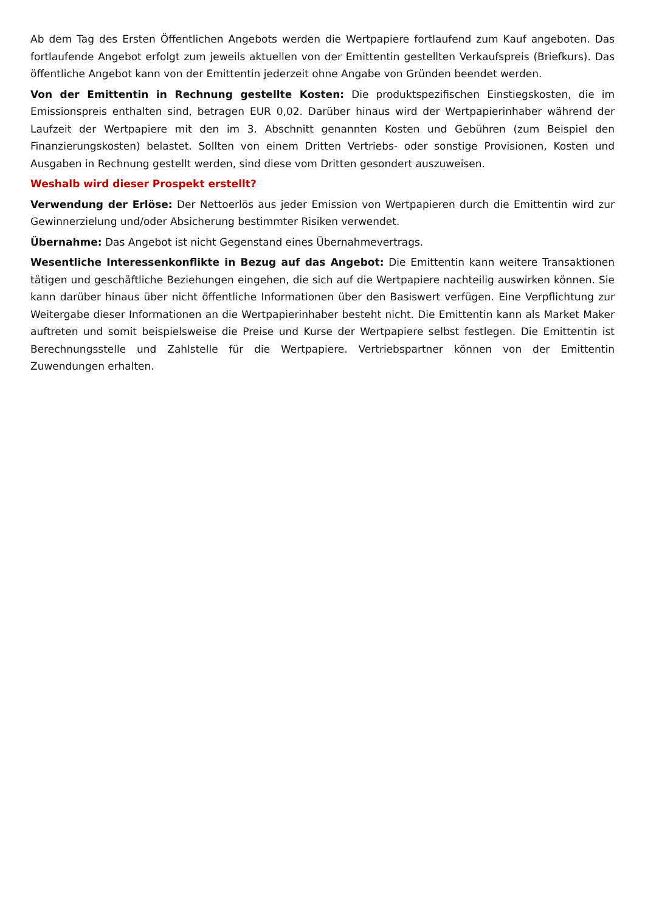Ab dem Tag des Ersten Öffentlichen Angebots werden die Wertpapiere fortlaufend zum Kauf angeboten. Das fortlaufende Angebot erfolgt zum jeweils aktuellen von der Emittentin gestellten Verkaufspreis (Briefkurs). Das öffentliche Angebot kann von der Emittentin jederzeit ohne Angabe von Gründen beendet werden.
Von der Emittentin in Rechnung gestellte Kosten: Die produktspezifischen Einstiegskosten, die im Emissionspreis enthalten sind, betragen EUR 0,02. Darüber hinaus wird der Wertpapierinhaber während der Laufzeit der Wertpapiere mit den im 3. Abschnitt genannten Kosten und Gebühren (zum Beispiel den Finanzierungskosten) belastet. Sollten von einem Dritten Vertriebs- oder sonstige Provisionen, Kosten und Ausgaben in Rechnung gestellt werden, sind diese vom Dritten gesondert auszuweisen.
Weshalb wird dieser Prospekt erstellt?
Verwendung der Erlöse: Der Nettoerlös aus jeder Emission von Wertpapieren durch die Emittentin wird zur Gewinnerzielung und/oder Absicherung bestimmter Risiken verwendet.
Übernahme: Das Angebot ist nicht Gegenstand eines Übernahmevertrags.
Wesentliche Interessenkonflikte in Bezug auf das Angebot: Die Emittentin kann weitere Transaktionen tätigen und geschäftliche Beziehungen eingehen, die sich auf die Wertpapiere nachteilig auswirken können. Sie kann darüber hinaus über nicht öffentliche Informationen über den Basiswert verfügen. Eine Verpflichtung zur Weitergabe dieser Informationen an die Wertpapierinhaber besteht nicht. Die Emittentin kann als Market Maker auftreten und somit beispielsweise die Preise und Kurse der Wertpapiere selbst festlegen. Die Emittentin ist Berechnungsstelle und Zahlstelle für die Wertpapiere. Vertriebspartner können von der Emittentin Zuwendungen erhalten.